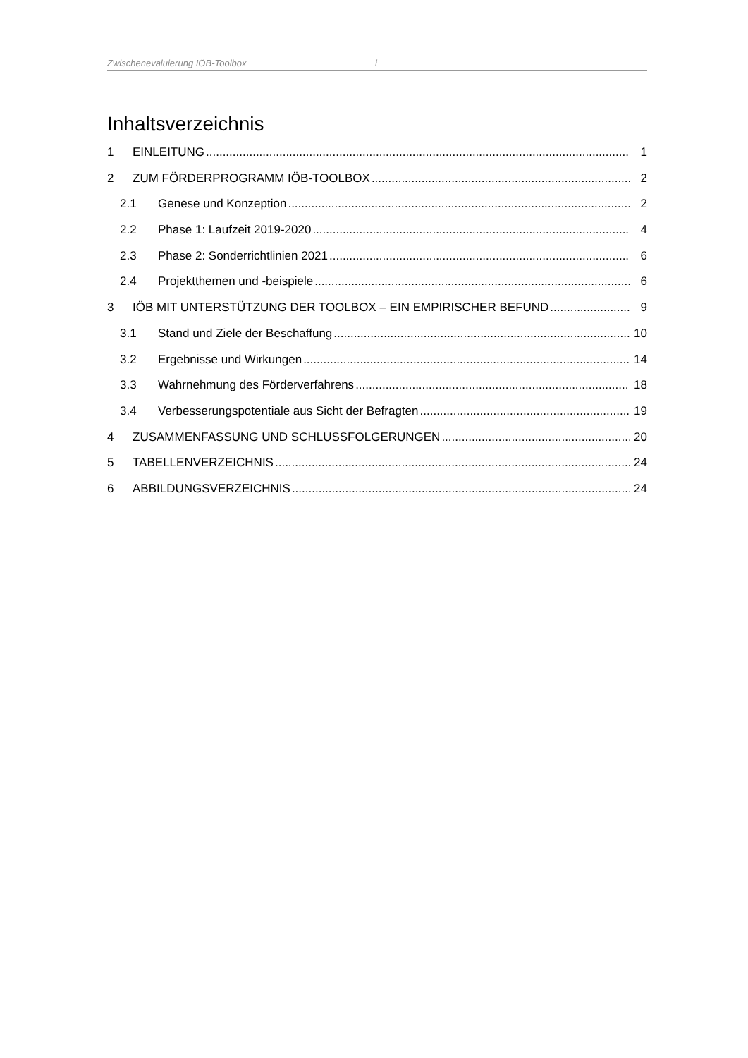Zwischenevaluierung IÖB-Toolbox i
Inhaltsverzeichnis
1 EINLEITUNG 1
2 ZUM FÖRDERPROGRAMM IÖB-TOOLBOX 2
2.1 Genese und Konzeption 2
2.2 Phase 1: Laufzeit 2019-2020 4
2.3 Phase 2: Sonderrichtlinien 2021 6
2.4 Projektthemen und -beispiele 6
3 IÖB MIT UNTERSTÜTZUNG DER TOOLBOX – EIN EMPIRISCHER BEFUND 9
3.1 Stand und Ziele der Beschaffung 10
3.2 Ergebnisse und Wirkungen 14
3.3 Wahrnehmung des Förderverfahrens 18
3.4 Verbesserungspotentiale aus Sicht der Befragten 19
4 ZUSAMMENFASSUNG UND SCHLUSSFOLGERUNGEN 20
5 TABELLENVERZEICHNIS 24
6 ABBILDUNGSVERZEICHNIS 24